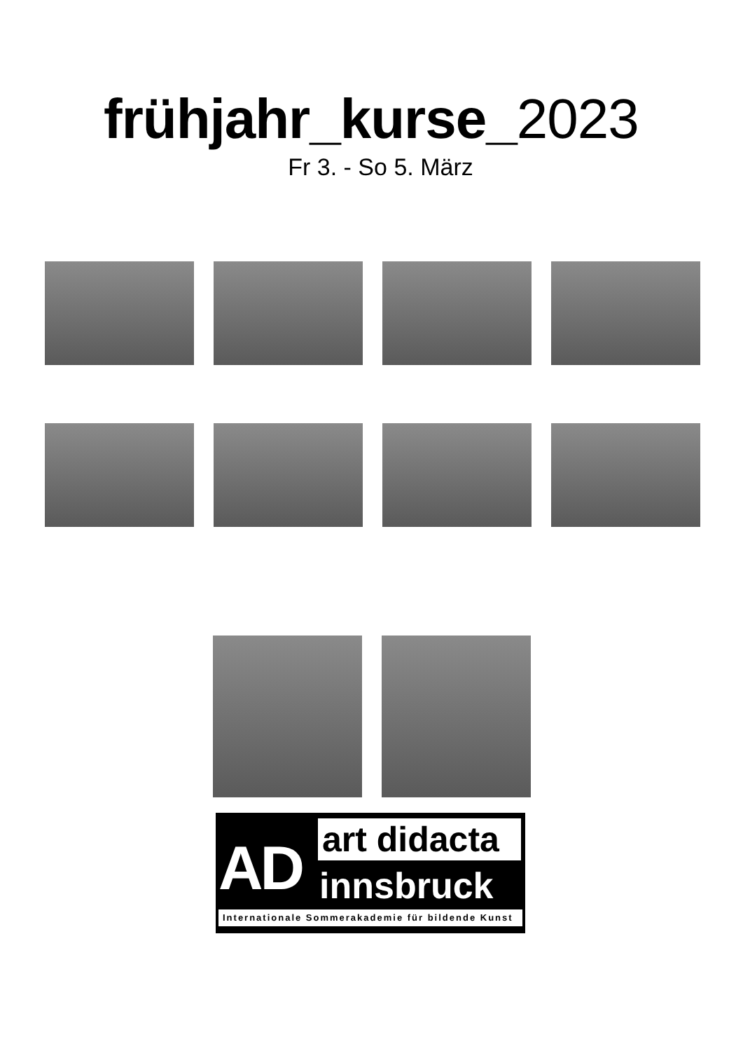frühjahr_kurse_2023
Fr 3. - So 5. März
AD
art didacta
innsbruck
Internationale Sommerakademie für bildende Kunst